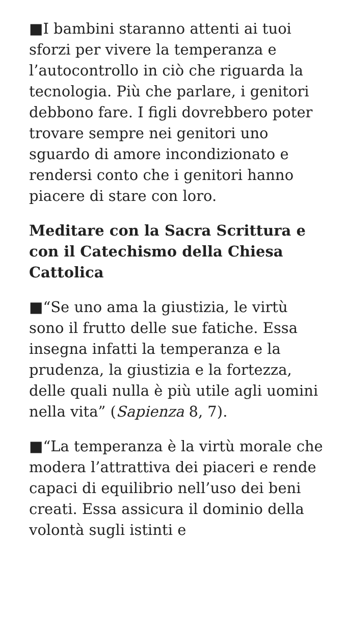■I bambini staranno attenti ai tuoi sforzi per vivere la temperanza e l’autocontrollo in ciò che riguarda la tecnologia. Più che parlare, i genitori debbono fare. I figli dovrebbero poter trovare sempre nei genitori uno sguardo di amore incondizionato e rendersi conto che i genitori hanno piacere di stare con loro.
Meditare con la Sacra Scrittura e con il Catechismo della Chiesa Cattolica
■“Se uno ama la giustizia, le virtù sono il frutto delle sue fatiche. Essa insegna infatti la temperanza e la prudenza, la giustizia e la fortezza, delle quali nulla è più utile agli uomini nella vita” (Sapienza 8, 7).
■“La temperanza è la virtù morale che modera l’attrattiva dei piaceri e rende capaci di equilibrio nell’uso dei beni creati. Essa assicura il dominio della volontà sugli istinti e